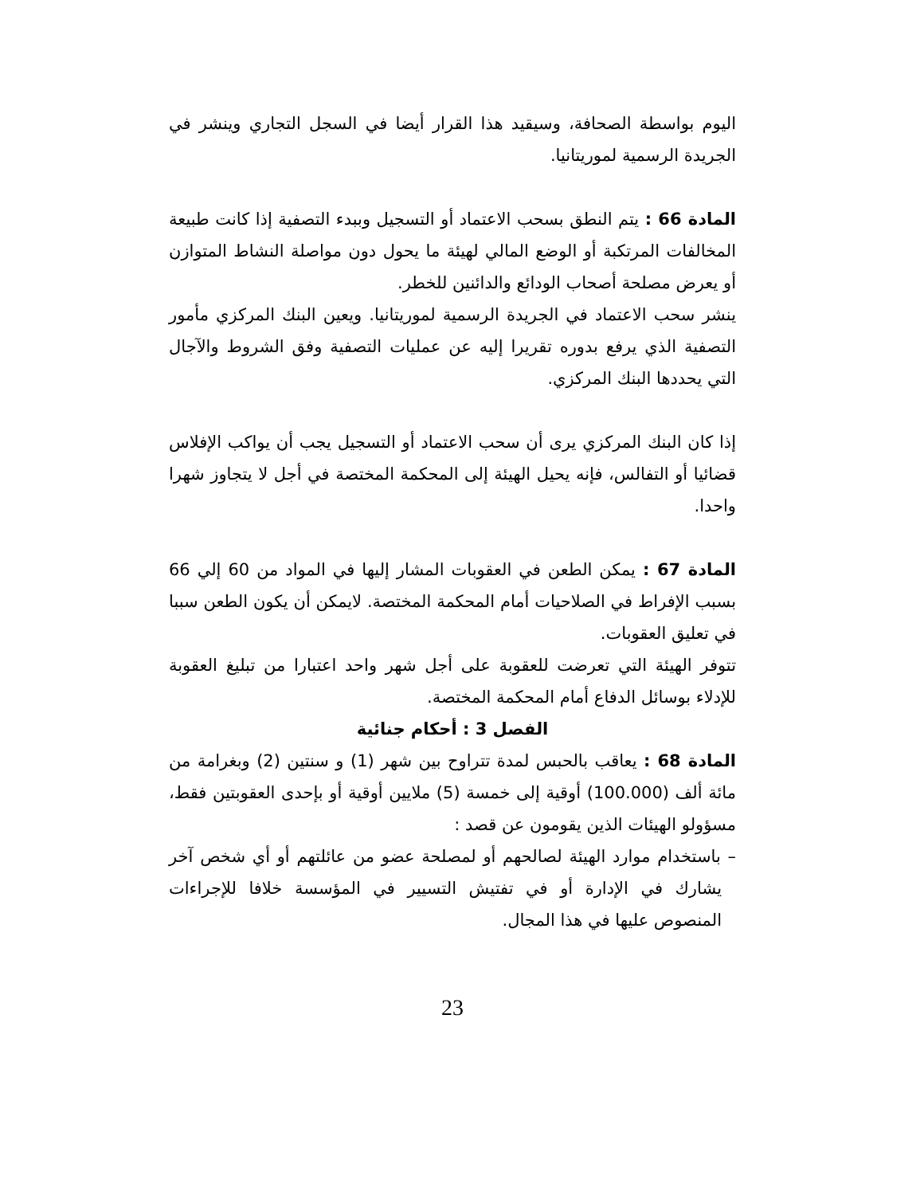اليوم بواسطة الصحافة، وسيقيد هذا القرار أيضا في السجل التجاري وينشر في الجريدة الرسمية لموريتانيا.
المادة 66 : يتم النطق بسحب الاعتماد أو التسجيل وببدء التصفية إذا كانت طبيعة المخالفات المرتكبة أو الوضع المالي لهيئة ما يحول دون مواصلة النشاط المتوازن أو يعرض مصلحة أصحاب الودائع والدائنين للخطر.
ينشر سحب الاعتماد في الجريدة الرسمية لموريتانيا. ويعين البنك المركزي مأمور التصفية الذي يرفع بدوره تقريرا إليه عن عمليات التصفية وفق الشروط والآجال التي يحددها البنك المركزي.
إذا كان البنك المركزي يرى أن سحب الاعتماد أو التسجيل يجب أن يواكب الإفلاس قضائيا أو التفالس، فإنه يحيل الهيئة إلى المحكمة المختصة في أجل لا يتجاوز شهرا واحدا.
المادة 67 : يمكن الطعن في العقوبات المشار إليها في المواد من 60 إلي 66 بسبب الإفراط في الصلاحيات أمام المحكمة المختصة. لايمكن أن يكون الطعن سببا في تعليق العقوبات.
تتوفر الهيئة التي تعرضت للعقوبة على أجل شهر واحد اعتبارا من تبليغ العقوبة للإدلاء بوسائل الدفاع أمام المحكمة المختصة.
الفصل 3 : أحكام جنائية
المادة 68 : يعاقب بالحبس لمدة تتراوح بين شهر (1) و سنتين (2) وبغرامة من مائة ألف (100.000) أوقية إلى خمسة (5) ملايين أوقية أو بإحدى العقوبتين فقط، مسؤولو الهيئات الذين يقومون عن قصد :
– باستخدام موارد الهيئة لصالحهم أو لمصلحة عضو من عائلتهم أو أي شخص آخر يشارك في الإدارة أو في تفتيش التسيير في المؤسسة خلافا للإجراءات المنصوص عليها في هذا المجال.
23